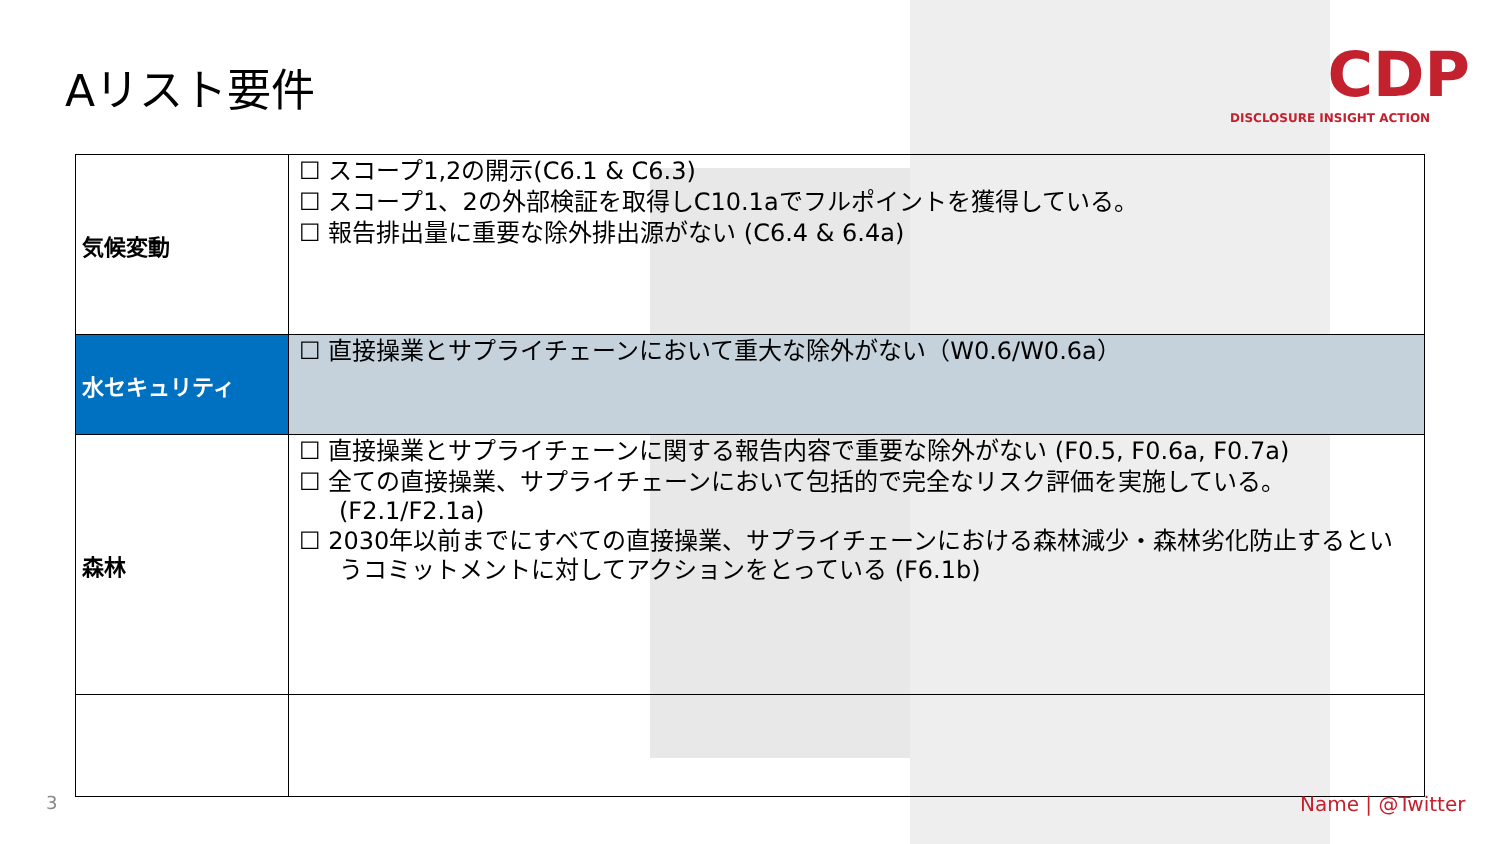Aリスト要件
CDP
DISCLOSURE INSIGHT ACTION
| 気候変動 | ☐ スコープ1,2の開示(C6.1 & C6.3) ☐ スコープ1、2の外部検証を取得しC10.1aでフルポイントを獲得している。 ☐ 報告排出量に重要な除外排出源がない (C6.4 & 6.4a) |
| 水セキュリティ | ☐ 直接操業とサプライチェーンにおいて重大な除外がない（W0.6/W0.6a） |
| 森林 | ☐ 直接操業とサプライチェーンに関する報告内容で重要な除外がない (F0.5, F0.6a, F0.7a) ☐ 全ての直接操業、サプライチェーンにおいて包括的で完全なリスク評価を実施している。(F2.1/F2.1a) ☐ 2030年以前までにすべての直接操業、サプライチェーンにおける森林減少・森林劣化防止するというコミットメントに対してアクションをとっている (F6.1b) |
3 Name | @Twitter